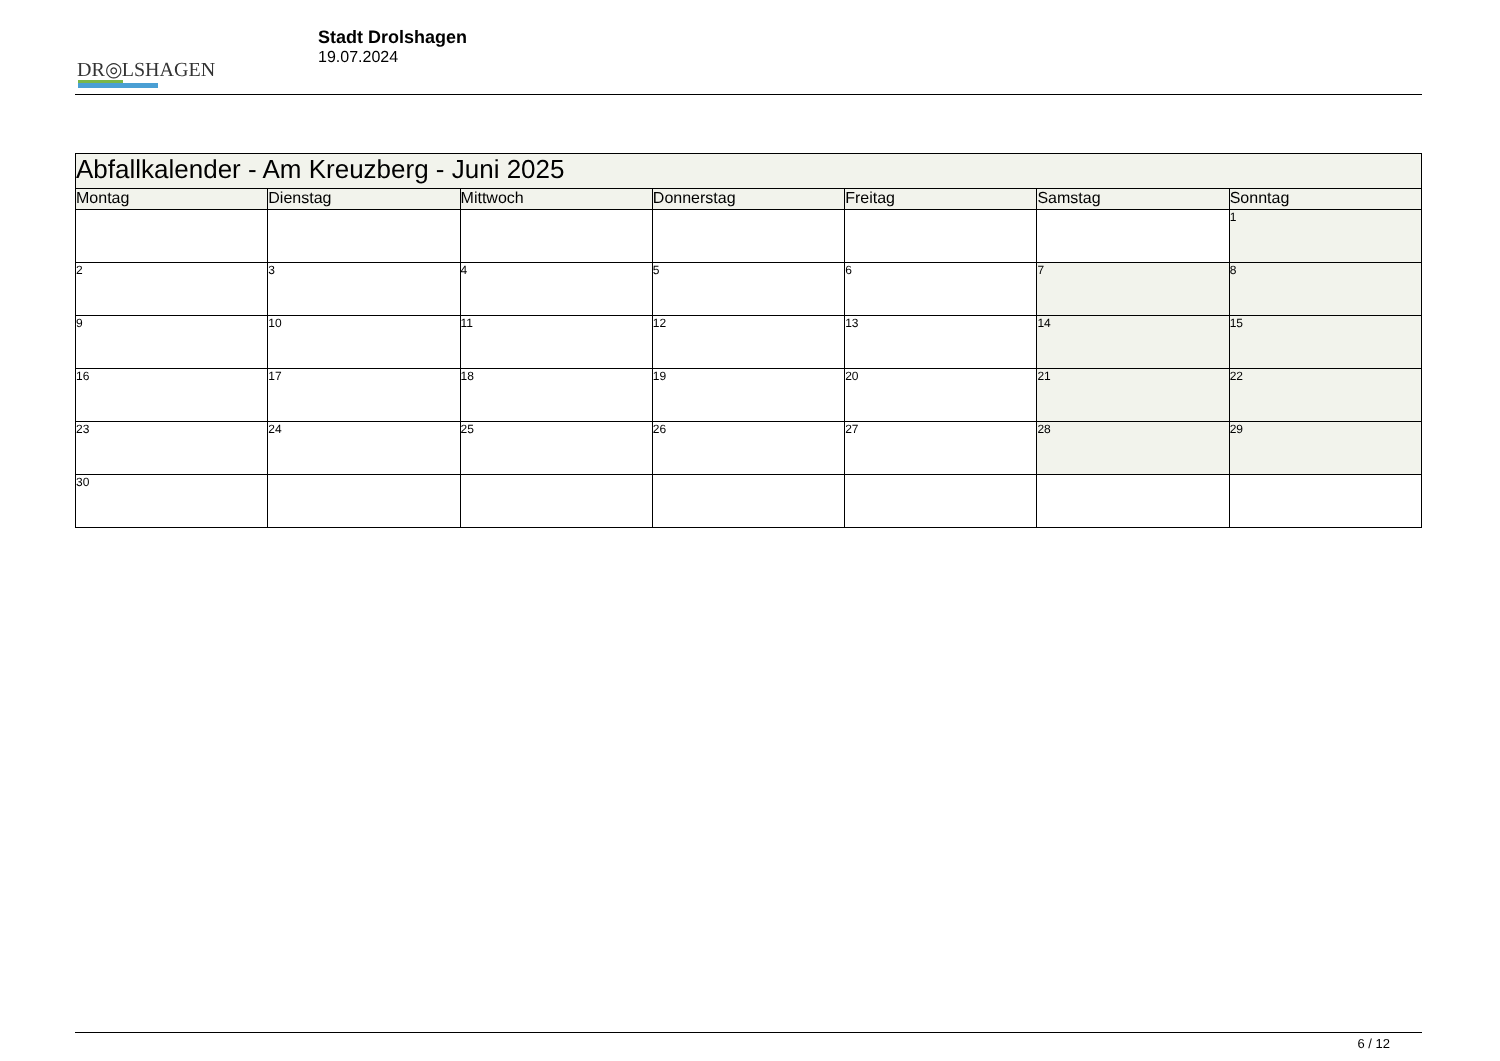DR◎LSHAGEN
Stadt Drolshagen
19.07.2024
| Abfallkalender - Am Kreuzberg - Juni 2025 | | | | | | |
| Montag | Dienstag | Mittwoch | Donnerstag | Freitag | Samstag | Sonntag |
| | | | | | | 1 |
| 2 | 3 | 4 | 5 | 6 | 7 | 8 |
| 9 | 10 | 11 | 12 | 13 | 14 | 15 |
| 16 | 17 | 18 | 19 | 20 | 21 | 22 |
| 23 | 24 | 25 | 26 | 27 | 28 | 29 |
| 30 | | | | | | |
6 / 12